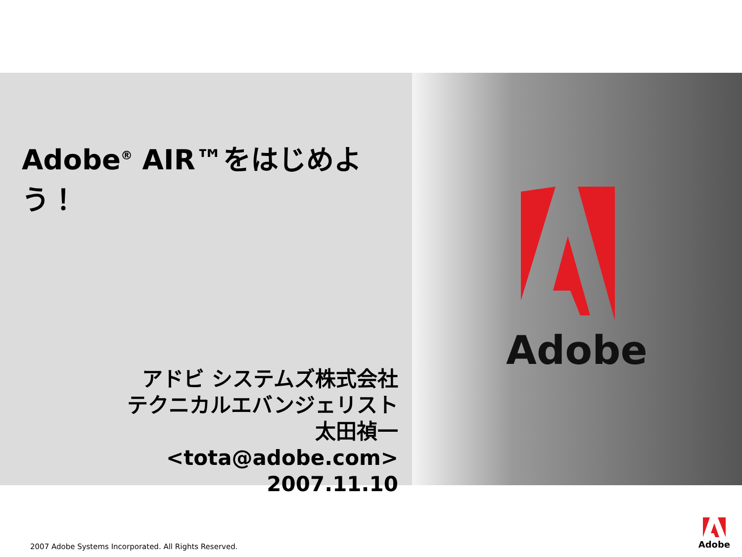Adobe<sup>®</sup> AIR™をはじめよう！
アドビ システムズ株式会社
テクニカルエバンジェリスト
太田禎一
<tota@adobe.com>
2007.11.10
Adobe
2007 Adobe Systems Incorporated. All Rights Reserved.
Adobe